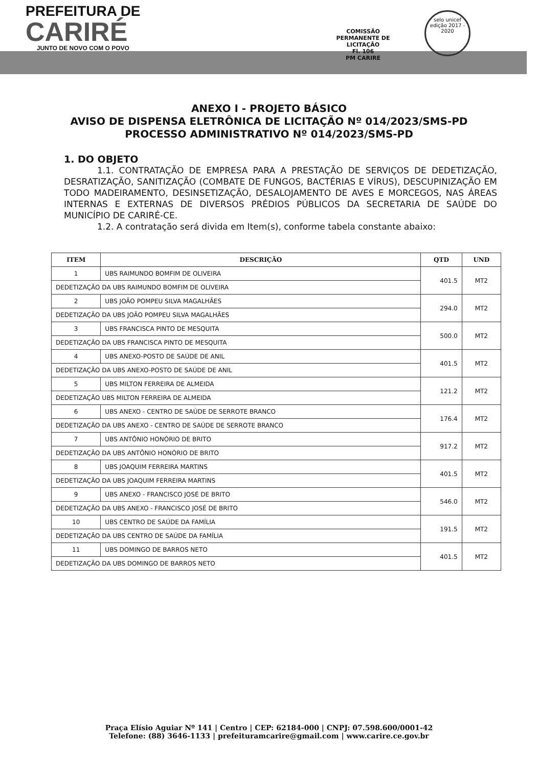PREFEITURA DE
CARIRÉ
JUNTO DE NOVO COM O POVO
COMISSÃO PERMANENTE DE LICITAÇÃO
Fl. 106
PM CARIRE
selo unicef
edição 2017 - 2020
ANEXO I - PROJETO BÁSICO
AVISO DE DISPENSA ELETRÔNICA DE LICITAÇÃO Nº 014/2023/SMS-PD
PROCESSO ADMINISTRATIVO Nº 014/2023/SMS-PD
1. DO OBJETO
1.1. CONTRATAÇÃO DE EMPRESA PARA A PRESTAÇÃO DE SERVIÇOS DE DEDETIZAÇÃO, DESRATIZAÇÃO, SANITIZAÇÃO (COMBATE DE FUNGOS, BACTÉRIAS E VÍRUS), DESCUPINIZAÇÃO EM TODO MADEIRAMENTO, DESINSETIZAÇÃO, DESALOJAMENTO DE AVES E MORCEGOS, NAS ÁREAS INTERNAS E EXTERNAS DE DIVERSOS PRÉDIOS PÚBLICOS DA SECRETARIA DE SAÚDE DO MUNICÍPIO DE CARIRÉ-CE.
1.2. A contratação será divida em Item(s), conforme tabela constante abaixo:
| ITEM | DESCRIÇÃO | QTD | UND |
| --- | --- | --- | --- |
| 1 | UBS RAIMUNDO BOMFIM DE OLIVEIRA | 401.5 | MT2 |
| DEDETIZAÇÃO DA UBS RAIMUNDO BOMFIM DE OLIVEIRA | | | |
| 2 | UBS JOÃO POMPEU SILVA MAGALHÃES | 294.0 | MT2 |
| DEDETIZAÇÃO DA UBS JOÃO POMPEU SILVA MAGALHÃES | | | |
| 3 | UBS FRANCISCA PINTO DE MESQUITA | 500.0 | MT2 |
| DEDETIZAÇÃO DA UBS FRANCISCA PINTO DE MESQUITA | | | |
| 4 | UBS ANEXO-POSTO DE SAÚDE DE ANIL | 401.5 | MT2 |
| DEDETIZAÇÃO DA UBS ANEXO-POSTO DE SAÚDE DE ANIL | | | |
| 5 | UBS MILTON FERREIRA DE ALMEIDA | 121.2 | MT2 |
| DEDETIZAÇÃO UBS MILTON FERREIRA DE ALMEIDA | | | |
| 6 | UBS ANEXO - CENTRO DE SAÚDE DE SERROTE BRANCO | 176.4 | MT2 |
| DEDETIZAÇÃO DA UBS ANEXO - CENTRO DE SAÚDE DE SERROTE BRANCO | | | |
| 7 | UBS ANTÔNIO HONÓRIO DE BRITO | 917.2 | MT2 |
| DEDETIZAÇÃO DA UBS ANTÔNIO HONÓRIO DE BRITO | | | |
| 8 | UBS JOAQUIM FERREIRA MARTINS | 401.5 | MT2 |
| DEDETIZAÇÃO DA UBS JOAQUIM FERREIRA MARTINS | | | |
| 9 | UBS ANEXO - FRANCISCO JOSÉ DE BRITO | 546.0 | MT2 |
| DEDETIZAÇÃO DA UBS ANEXO - FRANCISCO JOSÉ DE BRITO | | | |
| 10 | UBS CENTRO DE SAÚDE DA FAMÍLIA | 191.5 | MT2 |
| DEDETIZAÇÃO DA UBS CENTRO DE SAÚDE DA FAMÍLIA | | | |
| 11 | UBS DOMINGO DE BARROS NETO | 401.5 | MT2 |
| DEDETIZAÇÃO DA UBS DOMINGO DE BARROS NETO | | | |
Praça Elísio Aguiar Nº 141 | Centro | CEP: 62184-000 | CNPJ: 07.598.600/0001-42
Telefone: (88) 3646-1133 | prefeituramcarire@gmail.com | www.carire.ce.gov.br